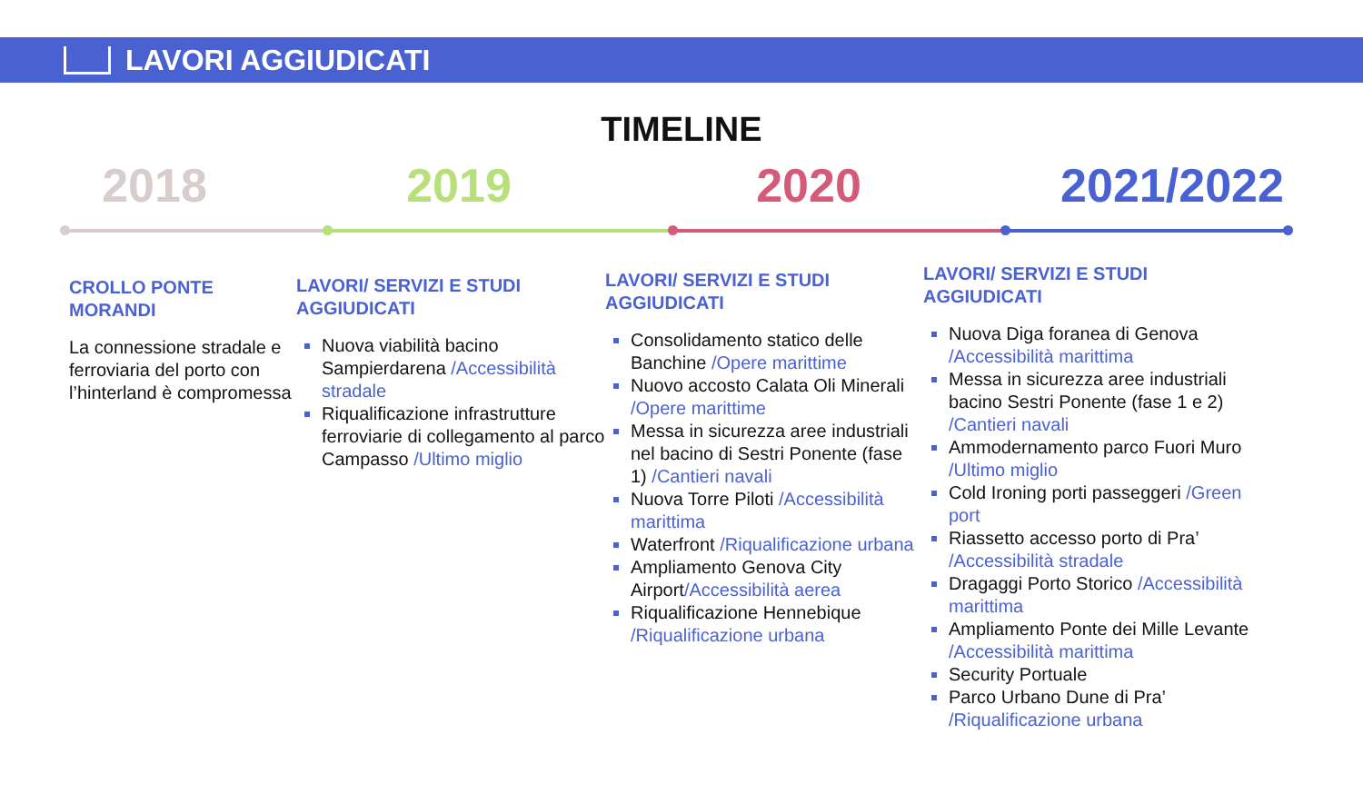LAVORI AGGIUDICATI
TIMELINE
2018 2019 2020 2021/2022
CROLLO PONTE MORANDI
La connessione stradale e ferroviaria del porto con l’hinterland è compromessa
LAVORI/ SERVIZI E STUDI AGGIUDICATI
Nuova viabilità bacino Sampierdarena /Accessibilità stradale
Riqualificazione infrastrutture ferroviarie di collegamento al parco Campasso /Ultimo miglio
LAVORI/ SERVIZI E STUDI AGGIUDICATI
Consolidamento statico delle Banchine /Opere marittime
Nuovo accosto Calata Oli Minerali /Opere marittime
Messa in sicurezza aree industriali nel bacino di Sestri Ponente (fase 1) /Cantieri navali
Nuova Torre Piloti /Accessibilità marittima
Waterfront /Riqualificazione urbana
Ampliamento Genova City Airport/Accessibilità aerea
Riqualificazione Hennebique /Riqualificazione urbana
LAVORI/ SERVIZI E STUDI AGGIUDICATI
Nuova Diga foranea di Genova /Accessibilità marittima
Messa in sicurezza aree industriali bacino Sestri Ponente (fase 1 e 2) /Cantieri navali
Ammodernamento parco Fuori Muro /Ultimo miglio
Cold Ironing porti passeggeri /Green port
Riassetto accesso porto di Pra’ /Accessibilità stradale
Dragaggi Porto Storico /Accessibilità marittima
Ampliamento Ponte dei Mille Levante /Accessibilità marittima
Security Portuale
Parco Urbano Dune di Pra’ /Riqualificazione urbana